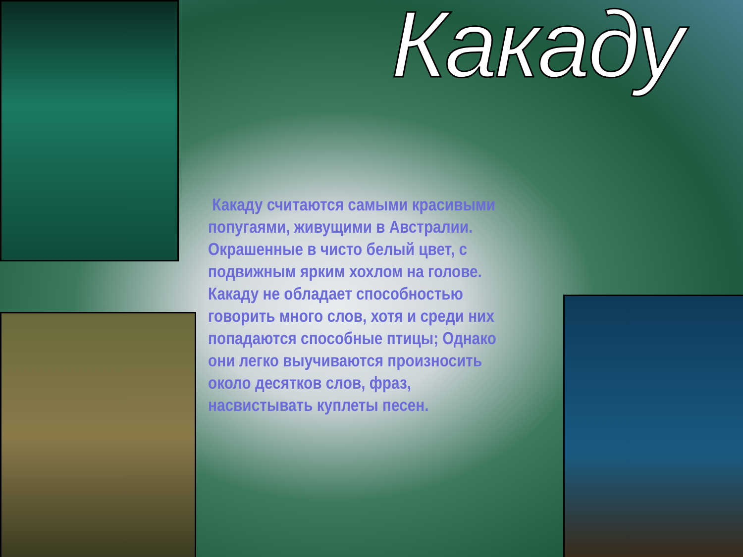Какаду
Какаду считаются самыми красивыми
попугаями, живущими в Австралии.
Окрашенные в чисто белый цвет, с
подвижным ярким хохлом на голове.
Какаду не обладает способностью
говорить много слов, хотя и среди них
попадаются способные птицы; Однако
они легко выучиваются произносить
около десятков слов, фраз,
насвистывать куплеты песен.